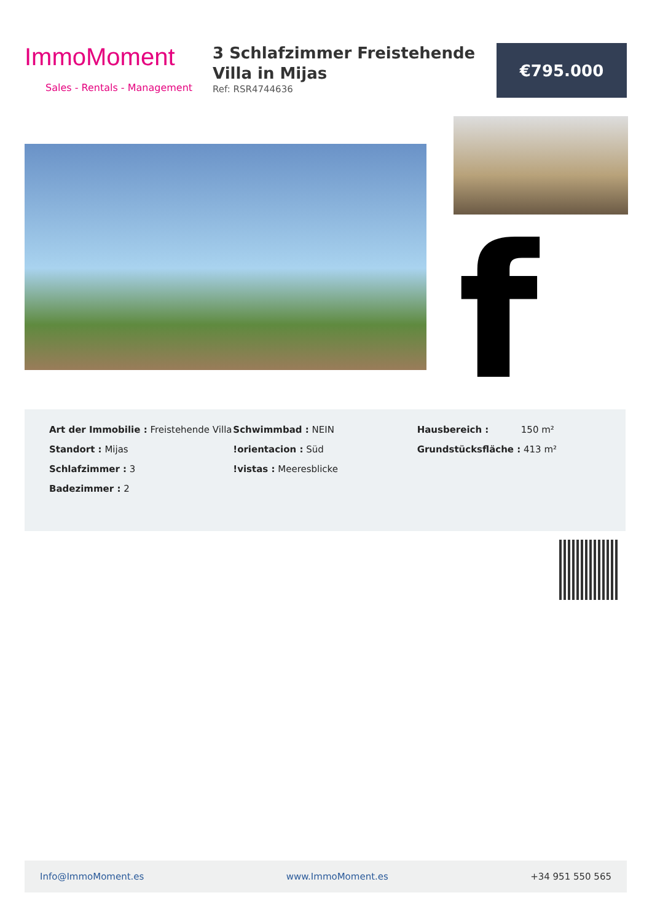ImmoMoment
Sales - Rentals - Management
3 Schlafzimmer Freistehende Villa in Mijas
Ref: RSR4744636
€795.000
f
Art der Immobilie : Freistehende Villa
Standort : Mijas
Schlafzimmer : 3
Badezimmer : 2
Schwimmbad : NEIN
!orientacion : Süd
!vistas : Meeresblicke
Hausbereich : 150 m²
Grundstücksfläche : 413 m²
Info@ImmoMoment.es www.ImmoMoment.es +34 951 550 565